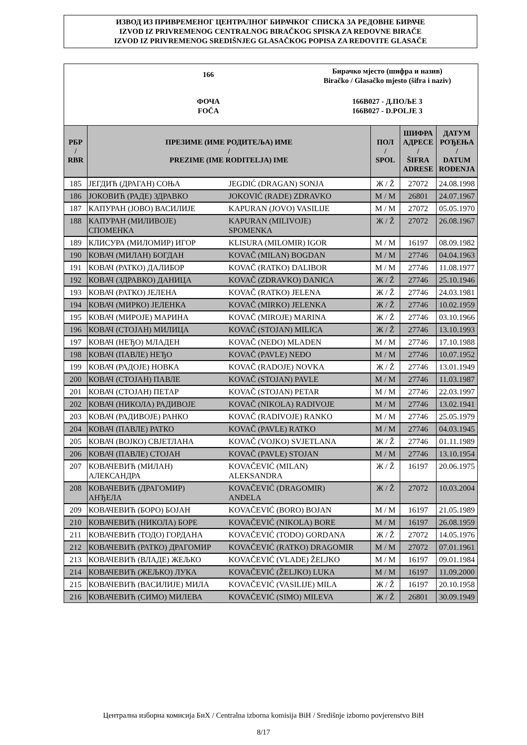ИЗВОД ИЗ ПРИВРЕМЕНОГ ЦЕНТРАЛНОГ БИРАЧКОГ СПИСКА ЗА РЕДОВНЕ БИРАЧЕ
IZVOD IZ PRIVREMENOG CENTRALNOG BIRAČKOG SPISKA ZA REDOVNE BIRAČE
IZVOD IZ PRIVREMENOG SREDIŠNJEG GLASAČKOG POPISA ZA REDOVITE GLASAČE
166
Бирачко мјесто (шифра и назив)
Biračko / Glasačko mjesto (šifra i naziv)
ФОЧА
FOČA
166B027 - Д.ПОЉЕ 3
166B027 - D.POLJE 3
| РБР / RBR | ПРЕЗИМЕ (ИМЕ РОДИТЕЉА) ИМЕ / PREZIME (IME RODITELJA) IME | | ПОЛ / SPOL | ШИФРА АДРЕСЕ / ŠIFRA ADRESE | ДАТУМ РОЂЕЊА / DATUM ROĐENJA |
| --- | --- | --- | --- | --- | --- |
| 185 | ЈЕГДИЋ (ДРАГАН) СОЊА | JEGDIĆ (DRAGAN) SONJA | Ж / Ž | 27072 | 24.08.1998 |
| 186 | ЈОКОВИЋ (РАДЕ) ЗДРАВКО | JOKOVIĆ (RADE) ZDRAVKO | М / M | 26801 | 24.07.1967 |
| 187 | КАПУРАН (ЈОВО) ВАСИЛИЈЕ | KAPURAN (JOVO) VASILIJE | М / M | 27072 | 05.05.1970 |
| 188 | КАПУРАН (МИЛИВОЈЕ) СПОМЕНКА | KAPURAN (MILIVOJE) SPOMENKA | Ж / Ž | 27072 | 26.08.1967 |
| 189 | КЛИСУРА (МИЛОМИР) ИГОР | KLISURA (MILOMIR) IGOR | М / M | 16197 | 08.09.1982 |
| 190 | КОВАЧ (МИЛАН) БОГДАН | KOVAČ (MILAN) BOGDAN | М / M | 27746 | 04.04.1963 |
| 191 | КОВАЧ (РАТКО) ДАЛИБОР | KOVAČ (RATKO) DALIBOR | М / M | 27746 | 11.08.1977 |
| 192 | КОВАЧ (ЗДРАВКО) ДАНИЦА | KOVAČ (ZDRAVKO) DANICA | Ж / Ž | 27746 | 25.10.1946 |
| 193 | КОВАЧ (РАТКО) ЈЕЛЕНА | KOVAČ (RATKO) JELENA | Ж / Ž | 27746 | 24.03.1981 |
| 194 | КОВАЧ (МИРКО) ЈЕЛЕНКА | KOVAČ (MIRKO) JELENKA | Ж / Ž | 27746 | 10.02.1959 |
| 195 | КОВАЧ (МИРОЈЕ) МАРИНА | KOVAČ (MIROJE) MARINA | Ж / Ž | 27746 | 03.10.1966 |
| 196 | КОВАЧ (СТОЈАН) МИЛИЦА | KOVAČ (STOJAN) MILICA | Ж / Ž | 27746 | 13.10.1993 |
| 197 | КОВАЧ (НЕЂО) МЛАДЕН | KOVAČ (NEĐO) MLADEN | М / M | 27746 | 17.10.1988 |
| 198 | КОВАЧ (ПАВЛЕ) НЕЂО | KOVAČ (PAVLE) NEĐO | М / M | 27746 | 10.07.1952 |
| 199 | КОВАЧ (РАДОЈЕ) НОВКА | KOVAČ (RADOJE) NOVKA | Ж / Ž | 27746 | 13.01.1949 |
| 200 | КОВАЧ (СТОЈАН) ПАВЛЕ | KOVAČ (STOJAN) PAVLE | М / M | 27746 | 11.03.1987 |
| 201 | КОВАЧ (СТОЈАН) ПЕТАР | KOVAČ (STOJAN) PETAR | М / M | 27746 | 22.03.1997 |
| 202 | КОВАЧ (НИКОЛА) РАДИВОЈЕ | KOVAČ (NIKOLA) RADIVOJE | М / M | 27746 | 13.02.1941 |
| 203 | КОВАЧ (РАДИВОЈЕ) РАНКО | KOVAČ (RADIVOJE) RANKO | М / M | 27746 | 25.05.1979 |
| 204 | КОВАЧ (ПАВЛЕ) РАТКО | KOVAČ (PAVLE) RATKO | М / M | 27746 | 04.03.1945 |
| 205 | КОВАЧ (ВОЈКО) СВЈЕТЛАНА | KOVAČ (VOJKO) SVJETLANA | Ж / Ž | 27746 | 01.11.1989 |
| 206 | КОВАЧ (ПАВЛЕ) СТОЈАН | KOVAČ (PAVLE) STOJAN | М / M | 27746 | 13.10.1954 |
| 207 | КОВАЧЕВИЋ (МИЛАН) АЛЕКСАНДРА | KOVAČEVIĆ (MILAN) ALEKSANDRA | Ж / Ž | 16197 | 20.06.1975 |
| 208 | КОВАЧЕВИЋ (ДРАГОМИР) АНЂЕЛА | KOVAČEVIĆ (DRAGOMIR) ANĐELA | Ж / Ž | 27072 | 10.03.2004 |
| 209 | КОВАЧЕВИЋ (БОРО) БОЈАН | KOVAČEVIĆ (BORO) BOJAN | М / M | 16197 | 21.05.1989 |
| 210 | КОВАЧЕВИЋ (НИКОЛА) БОРЕ | KOVAČEVIĆ (NIKOLA) BORE | М / M | 16197 | 26.08.1959 |
| 211 | КОВАЧЕВИЋ (ТОДО) ГОРДАНА | KOVAČEVIĆ (TODO) GORDANA | Ж / Ž | 27072 | 14.05.1976 |
| 212 | КОВАЧЕВИЋ (РАТКО) ДРАГОМИР | KOVAČEVIĆ (RATKO) DRAGOMIR | М / M | 27072 | 07.01.1961 |
| 213 | КОВАЧЕВИЋ (ВЛАДЕ) ЖЕЉКО | KOVAČEVIĆ (VLADE) ŽELJKO | М / M | 16197 | 09.01.1984 |
| 214 | КОВАЧЕВИЋ (ЖЕЉКО) ЛУКА | KOVAČEVIĆ (ŽELJKO) LUKA | М / M | 16197 | 11.09.2000 |
| 215 | КОВАЧЕВИЋ (ВАСИЛИЈЕ) МИЛА | KOVAČEVIĆ (VASILIJE) MILA | Ж / Ž | 16197 | 20.10.1958 |
| 216 | КОВАЧЕВИЋ (СИМО) МИЛЕВА | KOVAČEVIĆ (SIMO) MILEVA | Ж / Ž | 26801 | 30.09.1949 |
Централна изборна комисија БиХ / Centralna izborna komisija BiH / Središnje izborno povjerenstvo BiH
8/17